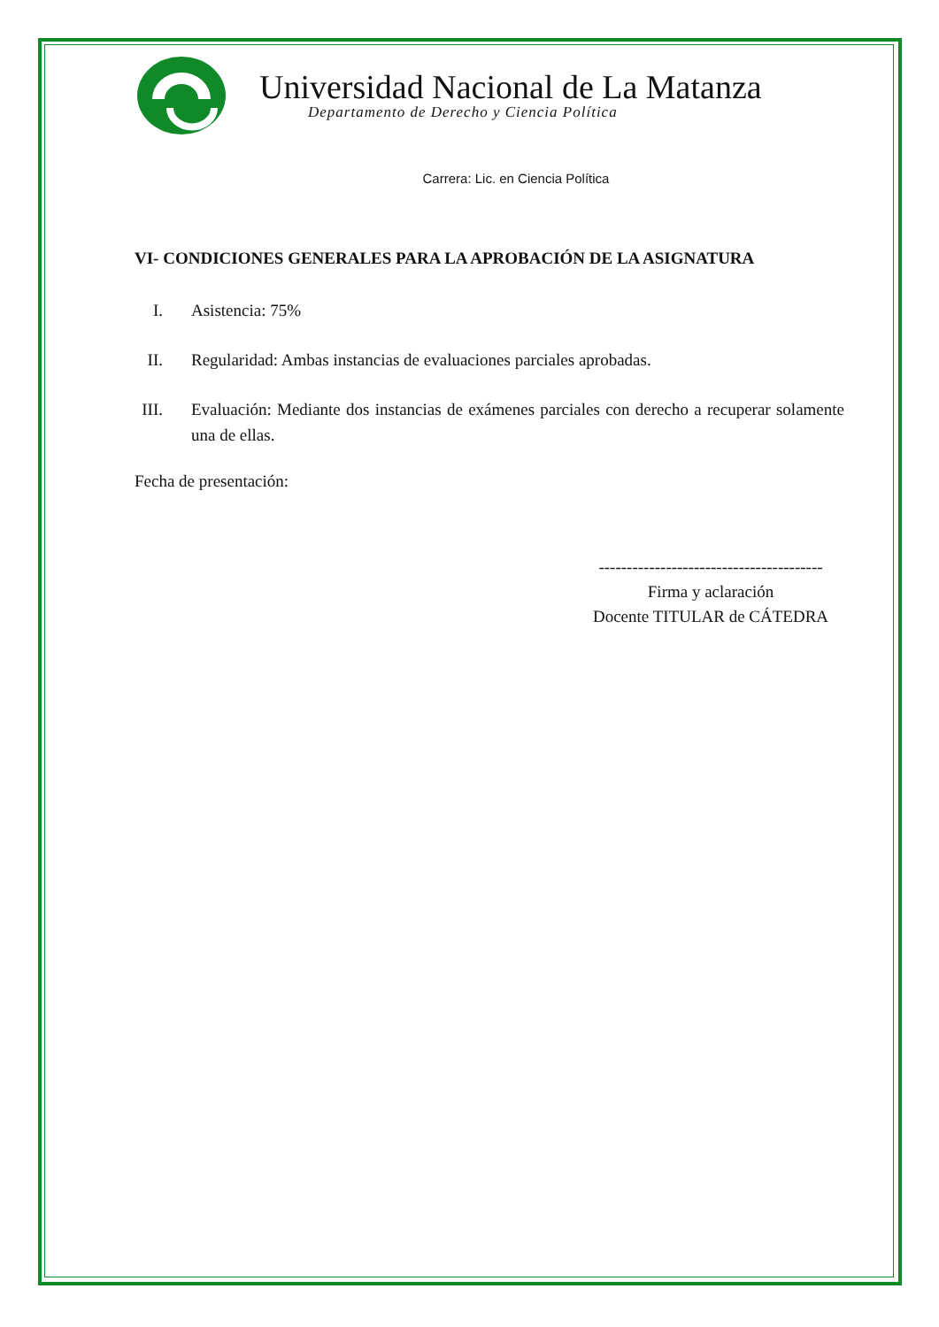Universidad Nacional de La Matanza
Departamento de Derecho y Ciencia Política
Carrera: Lic. en Ciencia Política
VI- CONDICIONES GENERALES PARA LA APROBACIÓN DE LA ASIGNATURA
I. Asistencia: 75%
II. Regularidad: Ambas instancias de evaluaciones parciales aprobadas.
III. Evaluación: Mediante dos instancias de exámenes parciales con derecho a recuperar solamente una de ellas.
Fecha de presentación:
----------------------------------------
Firma y aclaración
Docente TITULAR de CÁTEDRA